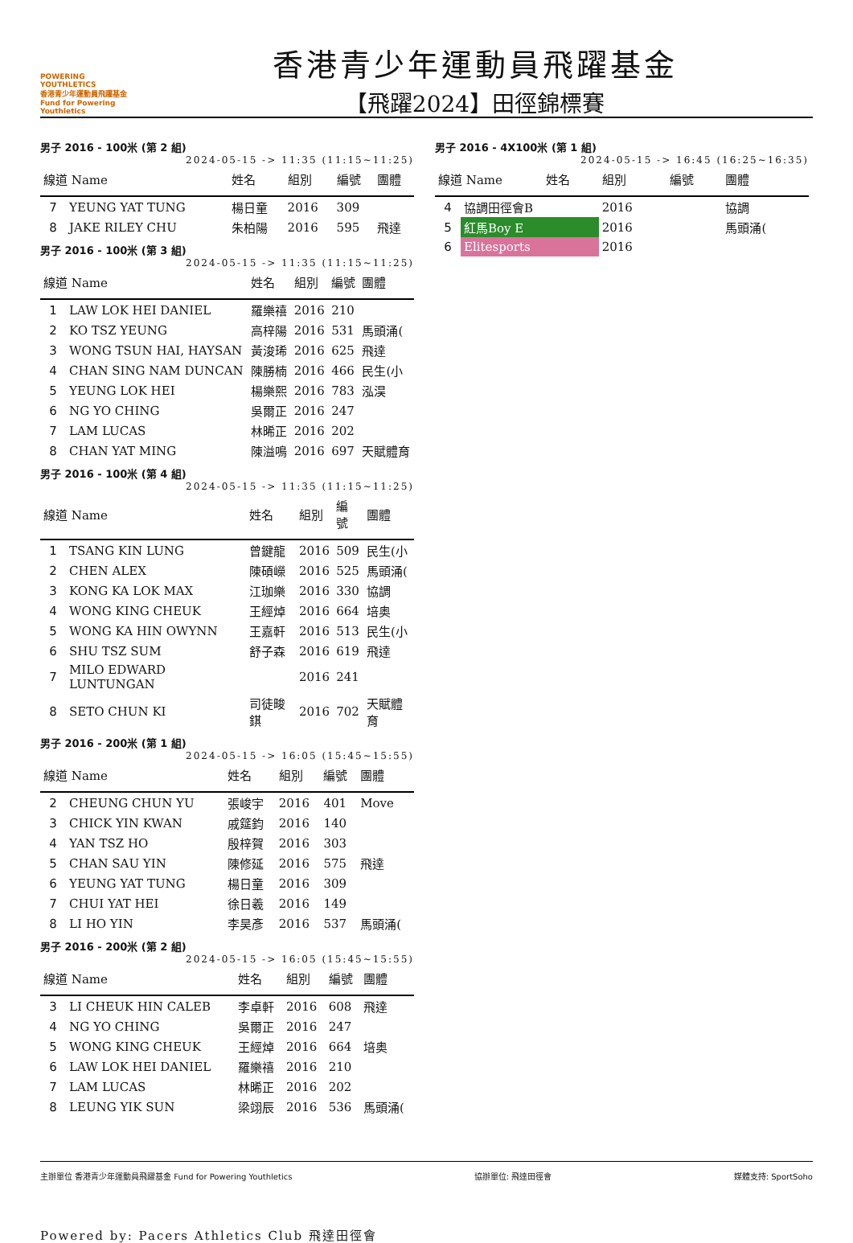POWERING YOUTHLETICS
香港青少年運動員飛躍基金
Fund for Powering Youthletics
香港青少年運動員飛躍基金
【飛躍2024】田徑錦標賽
男子 2016 - 100米 (第 2 組)
2024-05-15 -> 11:35 (11:15~11:25)
| 線道 Name | | 姓名 | 組別 | 編號 | 團體 |
| --- | --- | --- | --- | --- | --- |
| 7 | YEUNG YAT TUNG | 楊日童 | 2016 | 309 | |
| 8 | JAKE RILEY CHU | 朱柏陽 | 2016 | 595 | 飛達 |
男子 2016 - 100米 (第 3 組)
2024-05-15 -> 11:35 (11:15~11:25)
| 線道 Name | | 姓名 | 組別 | 編號 | 團體 |
| --- | --- | --- | --- | --- | --- |
| 1 | LAW LOK HEI DANIEL | 羅樂禧 | 2016 | 210 | |
| 2 | KO TSZ YEUNG | 高梓陽 | 2016 | 531 | 馬頭涌( |
| 3 | WONG TSUN HAI, HAYSAN | 黃浚琋 | 2016 | 625 | 飛達 |
| 4 | CHAN SING NAM DUNCAN | 陳勝楠 | 2016 | 466 | 民生(小 |
| 5 | YEUNG LOK HEI | 楊樂熙 | 2016 | 783 | 泓淏 |
| 6 | NG YO CHING | 吳爾正 | 2016 | 247 | |
| 7 | LAM LUCAS | 林晞正 | 2016 | 202 | |
| 8 | CHAN YAT MING | 陳溢鳴 | 2016 | 697 | 天賦體育 |
男子 2016 - 100米 (第 4 組)
2024-05-15 -> 11:35 (11:15~11:25)
| 線道 Name | | 姓名 | 組別 | 編號 | 團體 |
| --- | --- | --- | --- | --- | --- |
| 1 | TSANG KIN LUNG | 曾鍵龍 | 2016 | 509 | 民生(小 |
| 2 | CHEN ALEX | 陳碩嶸 | 2016 | 525 | 馬頭涌( |
| 3 | KONG KA LOK MAX | 江珈樂 | 2016 | 330 | 協調 |
| 4 | WONG KING CHEUK | 王經焯 | 2016 | 664 | 培奥 |
| 5 | WONG KA HIN OWYNN | 王嘉軒 | 2016 | 513 | 民生(小 |
| 6 | SHU TSZ SUM | 舒子森 | 2016 | 619 | 飛達 |
| 7 | MILO EDWARD LUNTUNGAN | | 2016 | 241 | |
| 8 | SETO CHUN KI | 司徒畯錤 | 2016 | 702 | 天賦體育 |
男子 2016 - 200米 (第 1 組)
2024-05-15 -> 16:05 (15:45~15:55)
| 線道 Name | | 姓名 | 組別 | 編號 | 團體 |
| --- | --- | --- | --- | --- | --- |
| 2 | CHEUNG CHUN YU | 張峻宇 | 2016 | 401 | Move |
| 3 | CHICK YIN KWAN | 戚筵鈞 | 2016 | 140 | |
| 4 | YAN TSZ HO | 殷梓賀 | 2016 | 303 | |
| 5 | CHAN SAU YIN | 陳修延 | 2016 | 575 | 飛達 |
| 6 | YEUNG YAT TUNG | 楊日童 | 2016 | 309 | |
| 7 | CHUI YAT HEI | 徐日羲 | 2016 | 149 | |
| 8 | LI HO YIN | 李昊彥 | 2016 | 537 | 馬頭涌( |
男子 2016 - 200米 (第 2 組)
2024-05-15 -> 16:05 (15:45~15:55)
| 線道 Name | | 姓名 | 組別 | 編號 | 團體 |
| --- | --- | --- | --- | --- | --- |
| 3 | LI CHEUK HIN CALEB | 李卓軒 | 2016 | 608 | 飛達 |
| 4 | NG YO CHING | 吳爾正 | 2016 | 247 | |
| 5 | WONG KING CHEUK | 王經焯 | 2016 | 664 | 培奥 |
| 6 | LAW LOK HEI DANIEL | 羅樂禧 | 2016 | 210 | |
| 7 | LAM LUCAS | 林晞正 | 2016 | 202 | |
| 8 | LEUNG YIK SUN | 梁翊辰 | 2016 | 536 | 馬頭涌( |
男子 2016 - 4X100米 (第 1 組)
2024-05-15 -> 16:45 (16:25~16:35)
| 線道 Name | | 姓名 | 組別 | 編號 | 團體 |
| --- | --- | --- | --- | --- | --- |
| 4 | 協調田徑會B | | 2016 | | 協調 |
| 5 | 紅馬Boy E | | 2016 | | 馬頭涌( |
| 6 | Elitesports | | 2016 | | |
主辦單位 香港青少年運動員飛躍基金 Fund for Powering Youthletics
協辦單位: 飛達田徑會 媒體支持: SportSoho
Powered by: Pacers Athletics Club 飛達田徑會